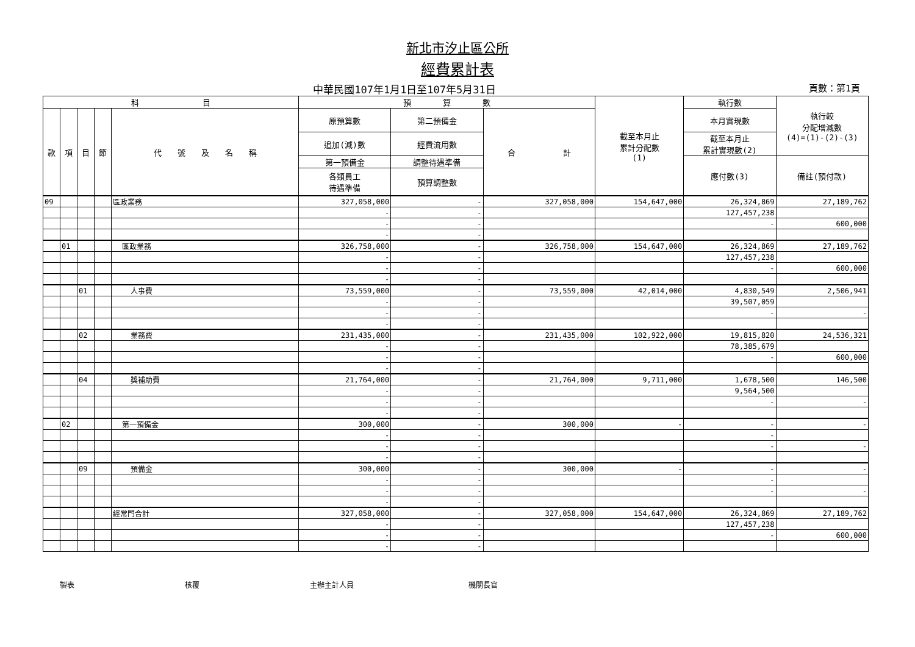新北市汐止區公所
經費累計表
中華民國107年1月1日至107年5月31日 頁數：第1頁
| 科 目 | | | | | 預 算 數 | | | 截至本月止 累計分配數 (1) | 執行數 | 執行較 分配增減數 (4)=(1)-(2)-(3) |
| --- | --- | --- | --- | --- | --- | --- | --- | --- | --- | --- |
| 款 | 項 | 目 | 節 | 代 號 及 名 稱 | 原預算數 | 第二預備金 | 合 計 | | 本月實現數 | |
| | | | | | 追加(減)數 | 經費流用數 | | | 截至本月止 累計實現數(2) | |
| | | | | | 第一預備金 | 調整待遇準備 | | | 應付數(3) | 備註(預付款) |
| | | | | | 各類員工 待遇準備 | 預算調整數 | | | | |
| 09 | | | | 區政業務 | 327,058,000 | - | 327,058,000 | 154,647,000 | 26,324,869 | 27,189,762 |
| | | | | | - | - | | | 127,457,238 | |
| | | | | | - | - | | | - | 600,000 |
| | | | | | - | - | | | | |
| | 01 | | | 區政業務 | 326,758,000 | - | 326,758,000 | 154,647,000 | 26,324,869 | 27,189,762 |
| | | | | | - | - | | | 127,457,238 | |
| | | | | | - | - | | | - | 600,000 |
| | | | | | - | - | | | | |
| | | 01 | | 人事費 | 73,559,000 | - | 73,559,000 | 42,014,000 | 4,830,549 | 2,506,941 |
| | | | | | - | - | | | 39,507,059 | |
| | | | | | - | - | | | - | - |
| | | | | | - | - | | | | |
| | | 02 | | 業務費 | 231,435,000 | - | 231,435,000 | 102,922,000 | 19,815,820 | 24,536,321 |
| | | | | | - | - | | | 78,385,679 | |
| | | | | | - | - | | | - | 600,000 |
| | | | | | - | - | | | | |
| | | 04 | | 獎補助費 | 21,764,000 | - | 21,764,000 | 9,711,000 | 1,678,500 | 146,500 |
| | | | | | - | - | | | 9,564,500 | |
| | | | | | - | - | | | - | - |
| | | | | | - | - | | | | |
| | 02 | | | 第一預備金 | 300,000 | - | 300,000 | - | - | - |
| | | | | | - | - | | | - | |
| | | | | | - | - | | | - | - |
| | | | | | - | - | | | | |
| | | 09 | | 預備金 | 300,000 | - | 300,000 | - | - | - |
| | | | | | - | - | | | - | |
| | | | | | - | - | | | - | - |
| | | | | | - | - | | | | |
| | | | | 經常門合計 | 327,058,000 | - | 327,058,000 | 154,647,000 | 26,324,869 | 27,189,762 |
| | | | | | - | - | | | 127,457,238 | |
| | | | | | - | - | | | - | 600,000 |
| | | | | | - | - | | | | |
製表 核覆 主辦主計人員 機關長官